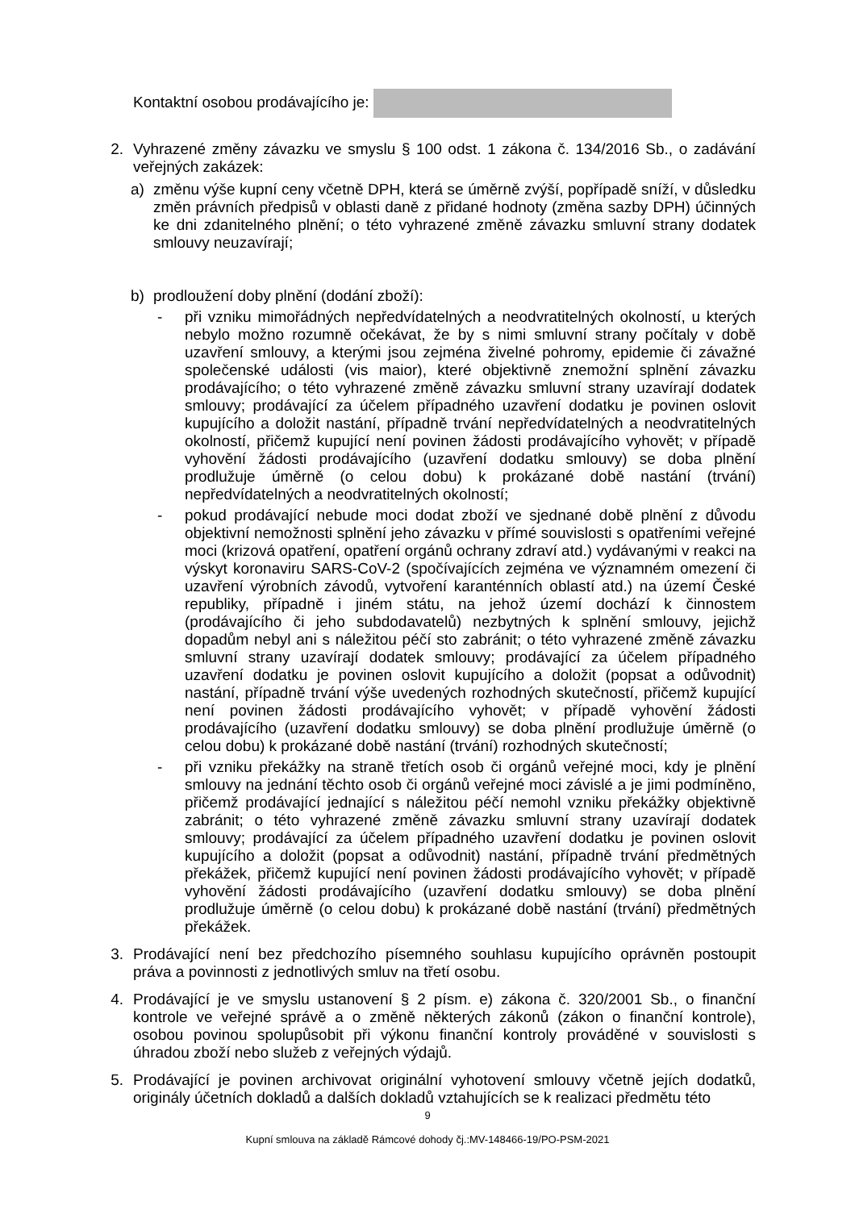Kontaktní osobou prodávajícího je:
2. Vyhrazené změny závazku ve smyslu § 100 odst. 1 zákona č. 134/2016 Sb., o zadávání veřejných zakázek:
a) změnu výše kupní ceny včetně DPH, která se úměrně zvýší, popřípadě sníží, v důsledku změn právních předpisů v oblasti daně z přidané hodnoty (změna sazby DPH) účinných ke dni zdanitelného plnění; o této vyhrazené změně závazku smluvní strany dodatek smlouvy neuzavírají;
b) prodloužení doby plnění (dodání zboží):
- při vzniku mimořádných nepředvídatelných a neodvratitelných okolností, u kterých nebylo možno rozumně očekávat, že by s nimi smluvní strany počítaly v době uzavření smlouvy, a kterými jsou zejména živelné pohromy, epidemie či závažné společenské události (vis maior), které objektivně znemožní splnění závazku prodávajícího; o této vyhrazené změně závazku smluvní strany uzavírají dodatek smlouvy; prodávající za účelem případného uzavření dodatku je povinen oslovit kupujícího a doložit nastání, případně trvání nepředvídatelných a neodvratitelných okolností, přičemž kupující není povinen žádosti prodávajícího vyhovět; v případě vyhovění žádosti prodávajícího (uzavření dodatku smlouvy) se doba plnění prodlužuje úměrně (o celou dobu) k prokázané době nastání (trvání) nepředvídatelných a neodvratitelných okolností;
- pokud prodávající nebude moci dodat zboží ve sjednané době plnění z důvodu objektivní nemožnosti splnění jeho závazku v přímé souvislosti s opatřeními veřejné moci (krizová opatření, opatření orgánů ochrany zdraví atd.) vydávanými v reakci na výskyt koronaviru SARS-CoV-2 (spočívajících zejména ve významném omezení či uzavření výrobních závodů, vytvoření karanténních oblastí atd.) na území České republiky, případně i jiném státu, na jehož území dochází k činnostem (prodávajícího či jeho subdodavatelů) nezbytných k splnění smlouvy, jejichž dopadům nebyl ani s náležitou péčí sto zabránit; o této vyhrazené změně závazku smluvní strany uzavírají dodatek smlouvy; prodávající za účelem případného uzavření dodatku je povinen oslovit kupujícího a doložit (popsat a odůvodnit) nastání, případně trvání výše uvedených rozhodných skutečností, přičemž kupující není povinen žádosti prodávajícího vyhovět; v případě vyhovění žádosti prodávajícího (uzavření dodatku smlouvy) se doba plnění prodlužuje úměrně (o celou dobu) k prokázané době nastání (trvání) rozhodných skutečností;
- při vzniku překážky na straně třetích osob či orgánů veřejné moci, kdy je plnění smlouvy na jednání těchto osob či orgánů veřejné moci závislé a je jimi podmíněno, přičemž prodávající jednající s náležitou péčí nemohl vzniku překážky objektivně zabránit; o této vyhrazené změně závazku smluvní strany uzavírají dodatek smlouvy; prodávající za účelem případného uzavření dodatku je povinen oslovit kupujícího a doložit (popsat a odůvodnit) nastání, případně trvání předmětných překážek, přičemž kupující není povinen žádosti prodávajícího vyhovět; v případě vyhovění žádosti prodávajícího (uzavření dodatku smlouvy) se doba plnění prodlužuje úměrně (o celou dobu) k prokázané době nastání (trvání) předmětných překážek.
3. Prodávající není bez předchozího písemného souhlasu kupujícího oprávněn postoupit práva a povinnosti z jednotlivých smluv na třetí osobu.
4. Prodávající je ve smyslu ustanovení § 2 písm. e) zákona č. 320/2001 Sb., o finanční kontrole ve veřejné správě a o změně některých zákonů (zákon o finanční kontrole), osobou povinou spolupůsobit při výkonu finanční kontroly prováděné v souvislosti s úhradou zboží nebo služeb z veřejných výdajů.
5. Prodávající je povinen archivovat originální vyhotovení smlouvy včetně jejích dodatků, originály účetních dokladů a dalších dokladů vztahujících se k realizaci předmětu této
9
Kupní smlouva na základě Rámcové dohody čj.:MV-148466-19/PO-PSM-2021